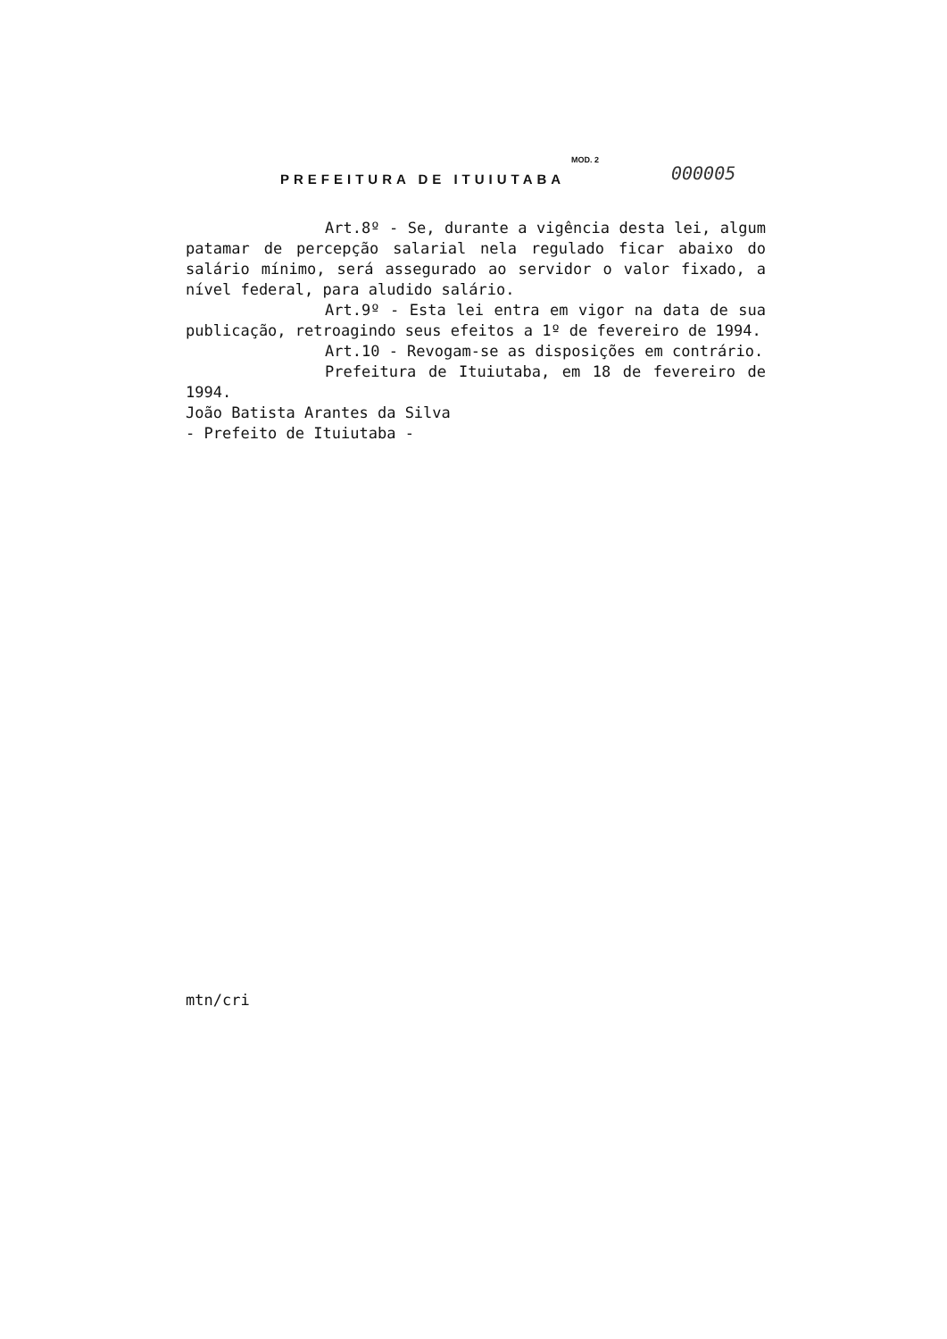MOD. 2
PREFEITURA DE ITUIUTABA 000005
Art.8º - Se, durante a vigência desta lei, algum patamar de percepção salarial nela regulado ficar abaixo do salário mínimo, será assegurado ao servidor o valor fixado, a nível federal, para aludido salário.
Art.9º - Esta lei entra em vigor na data de sua publicação, retroagindo seus efeitos a 1º de fevereiro de 1994.
Art.10 - Revogam-se as disposições em contrário.
Prefeitura de Ituiutaba, em 18 de fevereiro de 1994.
João Batista Arantes da Silva
- Prefeito de Ituiutaba -
mtn/cri